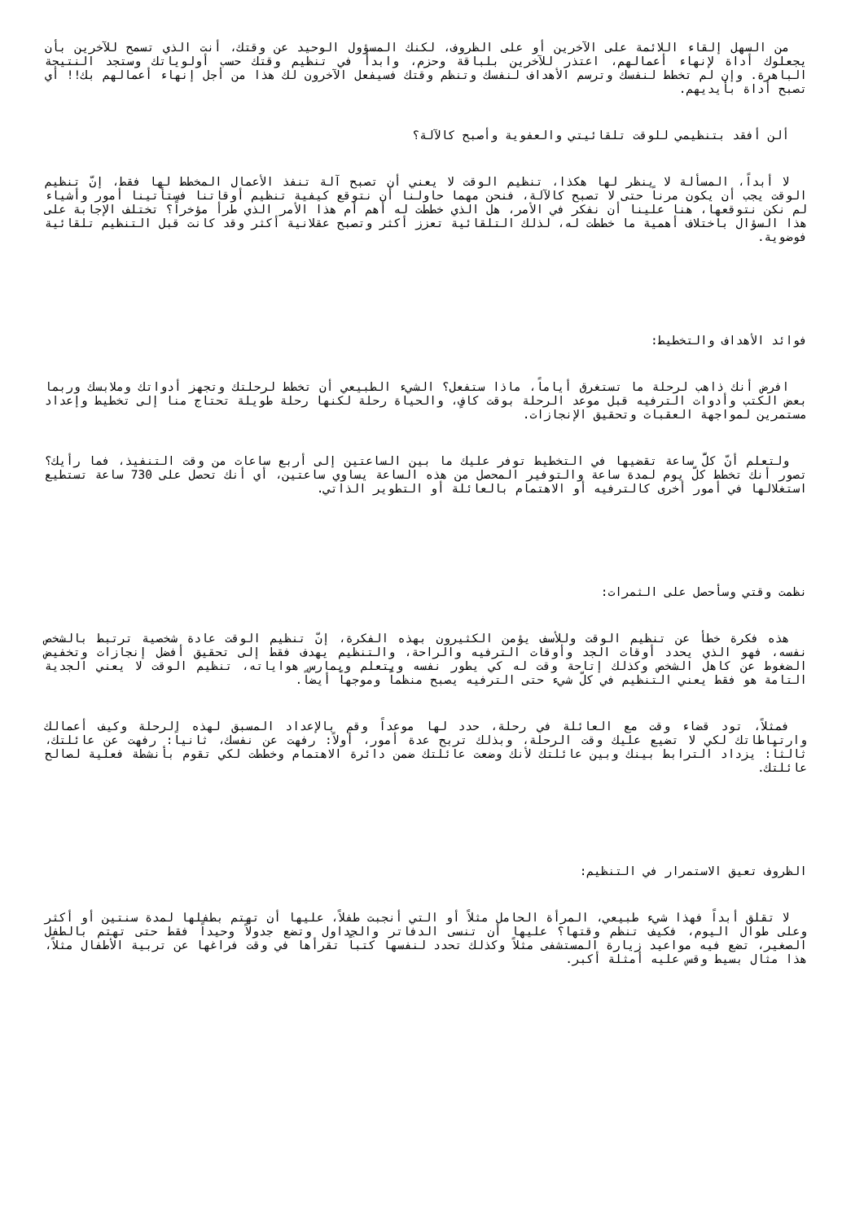من السهل إلقاء اللائمة على الآخرين أو على الظروف، لكنك المسؤول الوحيد عن وقتك، أنت الذي تسمح للآخرين بأن يجعلوك أداة لإنهاء أعمالهم، اعتذر للآخرين بلباقة وحزم، وابدأ في تنظيم وقتك حسب أولوياتك وستجد النتيجة الباهرة. وإن لم تخطط لنفسك وترسم الأهداف لنفسك وتنظم وقتك فسيفعل الآخرون لك هذا من أجل إنهاء أعمالهم بك!! أي تصبح أداة بأيديهم.
ألن أفقد بتنظيمي للوقت تلقائيتي والعفوية وأصبح كالآلة؟
لا أبداً، المسألة لا ينظر لها هكذا، تنظيم الوقت لا يعني أن تصبح آلة تنفذ الأعمال المخطط لها فقط، إنّ تنظيم الوقت يجب أن يكون مرناً حتى لا تصبح كالآلة، فنحن مهما حاولنا أن نتوقع كيفية تنظيم أوقاتنا فستأتينا أمور وأشياء لم نكن نتوقعها، هنا علينا أن نفكر في الأمر، هل الذي خططت له أهم أم هذا الأمر الذي طرأ مؤخراً؟ تختلف الإجابة على هذا السؤال باختلاف أهمية ما خططت له، لذلك التلقائية تعزز أكثر وتصبح عقلانية أكثر وقد كانت قبل التنظيم تلقائية فوضوية.
فوائد الأهداف والتخطيط:
افرض أنك ذاهب لرحلة ما تستغرق أياماً، ماذا ستفعل؟ الشيء الطبيعي أن تخطط لرحلتك وتجهز أدواتك وملابسك وربما بعض الكتب وأدوات الترفيه قبل موعد الرحلة بوقت كافٍ، والحياة رحلة لكنها رحلة طويلة تحتاج منا إلى تخطيط وإعداد مستمرين لمواجهة العقبات وتحقيق الإنجازات.
ولتعلم أنّ كلَّ ساعة تقضيها في التخطيط توفر عليك ما بين الساعتين إلى أربع ساعات من وقت التنفيذ، فما رأيك؟ تصور أنك تخطط كلّ يوم لمدة ساعة والتوفير المحصل من هذه الساعة يساوي ساعتين، أي أنك تحصل على 730 ساعة تستطيع استغلالها في أمور أخرى كالترفيه أو الاهتمام بالعائلة أو التطوير الذاتي.
نظمت وقتي وسأحصل على الثمرات:
هذه فكرة خطأ عن تنظيم الوقت وللأسف يؤمن الكثيرون بهذه الفكرة، إنّ تنظيم الوقت عادة شخصية ترتبط بالشخص نفسه، فهو الذي يحدد أوقات الجد وأوقات الترفيه والراحة، والتنظيم يهدف فقط إلى تحقيق أفضل إنجازات وتخفيض الضغوط عن كاهل الشخص وكذلك إتاحة وقت له كي يطور نفسه ويتعلم ويمارس هواياته، تنظيم الوقت لا يعني الجدية التامة هو فقط يعني التنظيم في كلّ شيء حتى الترفيه يصبح منظماً وموجهاً أيضاً.
فمثلاً، تود قضاء وقت مع العائلة في رحلة، حدد لها موعداً وقم بالإعداد المسبق لهذه الرحلة وكيف أعمالك وارتباطاتك لكي لا تضيع عليك وقت الرحلة، وبذلك تربح عدة أمور، أولاً: رفهت عن نفسك، ثانياً: رفهت عن عائلتك، ثالثاً: يزداد الترابط بينك وبين عائلتك لأنك وضعت عائلتك ضمن دائرة الاهتمام وخططت لكي تقوم بأنشطة فعلية لصالح عائلتك.
الظروف تعيق الاستمرار في التنظيم:
لا تقلق أبداً فهذا شيء طبيعي، المرأة الحامل مثلاً أو التي أنجبت طفلاً، عليها أن تهتم بطفلها لمدة سنتين أو أكثر وعلى طوال اليوم، فكيف تنظم وقتها؟ عليها أن تنسى الدفاتر والجداول وتضع جدولاً وحيداً فقط حتى تهتم بالطفل الصغير، تضع فيه مواعيد زيارة المستشفى مثلاً وكذلك تحدد لنفسها كتباً تقرأها في وقت فراغها عن تربية الأطفال مثلاً، هذا مثال بسيط وقس عليه أمثلة أكبر.